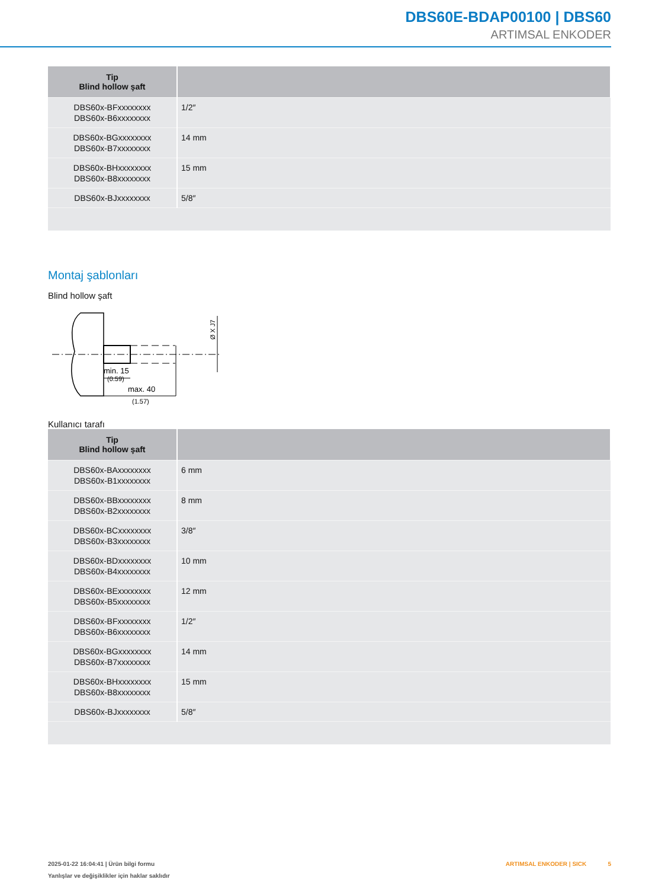DBS60E-BDAP00100 | DBS60
ARTIMSAL ENKODER
| Tip Blind hollow şaft | |
| --- | --- |
| DBS60x-BFxxxxxxxx DBS60x-B6xxxxxxxx | 1/2″ |
| DBS60x-BGxxxxxxxx DBS60x-B7xxxxxxxx | 14 mm |
| DBS60x-BHxxxxxxxx DBS60x-B8xxxxxxxx | 15 mm |
| DBS60x-BJxxxxxxxx | 5/8″ |
Montaj şablonları
Blind hollow şaft
min. 15
(0.59)
max. 40
(1.57)
Ø X J7
Kullanıcı tarafı
| Tip Blind hollow şaft | |
| --- | --- |
| DBS60x-BAxxxxxxxx DBS60x-B1xxxxxxxx | 6 mm |
| DBS60x-BBxxxxxxxx DBS60x-B2xxxxxxxx | 8 mm |
| DBS60x-BCxxxxxxxx DBS60x-B3xxxxxxxx | 3/8″ |
| DBS60x-BDxxxxxxxx DBS60x-B4xxxxxxxx | 10 mm |
| DBS60x-BExxxxxxxx DBS60x-B5xxxxxxxx | 12 mm |
| DBS60x-BFxxxxxxxx DBS60x-B6xxxxxxxx | 1/2″ |
| DBS60x-BGxxxxxxxx DBS60x-B7xxxxxxxx | 14 mm |
| DBS60x-BHxxxxxxxx DBS60x-B8xxxxxxxx | 15 mm |
| DBS60x-BJxxxxxxxx | 5/8″ |
2025-01-22 16:04:41 | Ürün bilgi formu
Yanlışlar ve değişiklikler için haklar saklıdır
ARTIMSAL ENKODER | SICK 5